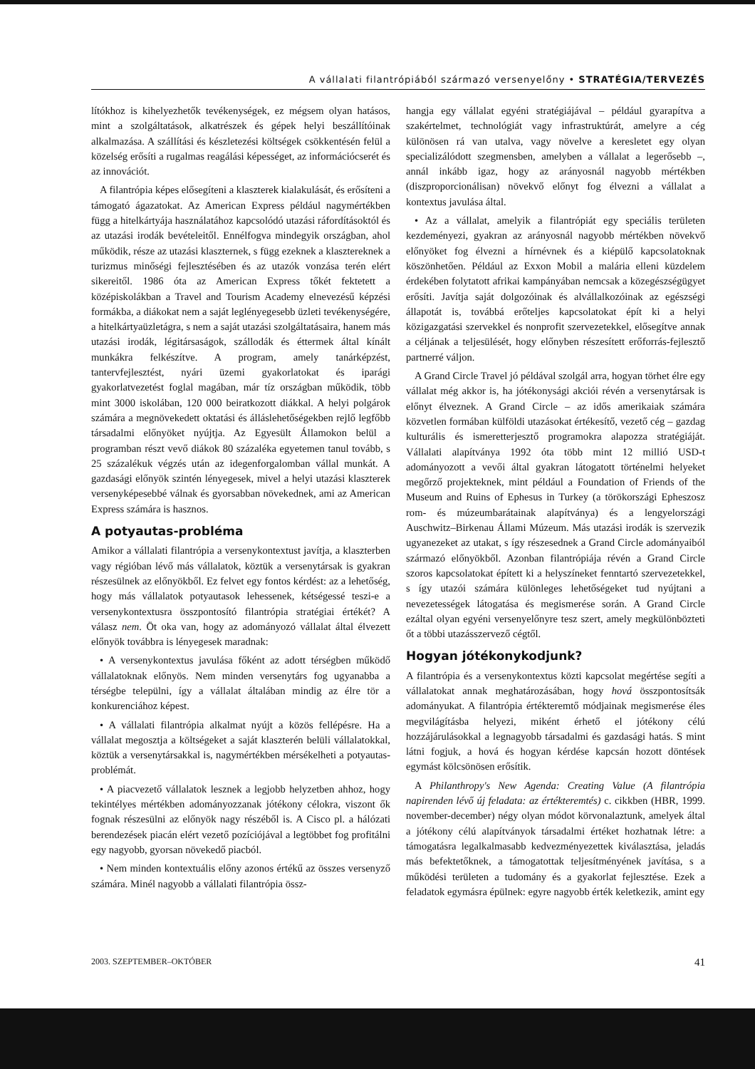A vállalati filantrópiából származó versenyelőny • STRATÉGIA/TERVEZÉS
lítókhoz is kihelyezhetők tevékenységek, ez mégsem olyan hatásos, mint a szolgáltatások, alkatrészek és gépek helyi beszállítóinak alkalmazása. A szállítási és készletezési költségek csökkentésén felül a közelség erősíti a rugalmas reagálási képességet, az információcserét és az innovációt.
A filantrópia képes elősegíteni a klaszterek kialakulását, és erősíteni a támogató ágazatokat. Az American Express például nagymértékben függ a hitelkártyája használatához kapcsolódó utazási ráfordításoktól és az utazási irodák bevételeitől. Ennélfogva mindegyik országban, ahol működik, része az utazási klaszternek, s függ ezeknek a klasztereknek a turizmus minőségi fejlesztésében és az utazók vonzása terén elért sikereitől. 1986 óta az American Express tőkét fektetett a középiskolákban a Travel and Tourism Academy elnevezésű képzési formákba, a diákokat nem a saját leglényegesebb üzleti tevékenységére, a hitelkártyaüzletágra, s nem a saját utazási szolgáltatásaira, hanem más utazási irodák, légitársaságok, szállodák és éttermek által kínált munkákra felkészítve. A program, amely tanárképzést, tantervfejlesztést, nyári üzemi gyakorlatokat és iparági gyakorlatvezetést foglal magában, már tíz országban működik, több mint 3000 iskolában, 120 000 beiratkozott diákkal. A helyi polgárok számára a megnövekedett oktatási és álláslehetőségekben rejlő legfőbb társadalmi előnyöket nyújtja. Az Egyesült Államokon belül a programban részt vevő diákok 80 százaléka egyetemen tanul tovább, s 25 százalékuk végzés után az idegenforgalomban vállal munkát. A gazdasági előnyök szintén lényegesek, mivel a helyi utazási klaszterek versenyképesebbé válnak és gyorsabban növekednek, ami az American Express számára is hasznos.
A potyautas-probléma
Amikor a vállalati filantrópia a versenykontextust javítja, a klaszterben vagy régióban lévő más vállalatok, köztük a versenytársak is gyakran részesülnek az előnyökből. Ez felvet egy fontos kérdést: az a lehetőség, hogy más vállalatok potyautasok lehessenek, kétségessé teszi-e a versenykontextusra összpontosító filantrópia stratégiai értékét? A válasz nem. Öt oka van, hogy az adományozó vállalat által élvezett előnyök továbbra is lényegesek maradnak:
• A versenykontextus javulása főként az adott térségben működő vállalatoknak előnyös. Nem minden versenytárs fog ugyanabba a térségbe települni, így a vállalat általában mindig az élre tör a konkurenciához képest.
• A vállalati filantrópia alkalmat nyújt a közös fellépésre. Ha a vállalat megosztja a költségeket a saját klaszterén belüli vállalatokkal, köztük a versenytársakkal is, nagymértékben mérsékelheti a potyautas-problémát.
• A piacvezető vállalatok lesznek a legjobb helyzetben ahhoz, hogy tekintélyes mértékben adományozzanak jótékony célokra, viszont ők fognak részesülni az előnyök nagy részéből is. A Cisco pl. a hálózati berendezések piacán elért vezető pozíciójával a legtöbbet fog profitálni egy nagyobb, gyorsan növekedő piacból.
• Nem minden kontextuális előny azonos értékű az összes versenyző számára. Minél nagyobb a vállalati filantrópia össz-
hangja egy vállalat egyéni stratégiájával – például gyarapítva a szakértelmet, technológiát vagy infrastruktúrát, amelyre a cég különösen rá van utalva, vagy növelve a keresletet egy olyan specializálódott szegmensben, amelyben a vállalat a legerősebb –, annál inkább igaz, hogy az arányosnál nagyobb mértékben (diszproporcionálisan) növekvő előnyt fog élvezni a vállalat a kontextus javulása által.
• Az a vállalat, amelyik a filantrópiát egy speciális területen kezdeményezi, gyakran az arányosnál nagyobb mértékben növekvő előnyöket fog élvezni a hírnévnek és a kiépülő kapcsolatoknak köszönhetően. Például az Exxon Mobil a malária elleni küzdelem érdekében folytatott afrikai kampányában nemcsak a közegészségügyet erősíti. Javítja saját dolgozóinak és alvállalkozóinak az egészségi állapotát is, továbbá erőteljes kapcsolatokat épít ki a helyi közigazgatási szervekkel és nonprofit szervezetekkel, elősegítve annak a céljának a teljesülését, hogy előnyben részesített erőforrás-fejlesztő partnerré váljon.
A Grand Circle Travel jó példával szolgál arra, hogyan törhet élre egy vállalat még akkor is, ha jótékonysági akciói révén a versenytársak is előnyt élveznek. A Grand Circle – az idős amerikaiak számára közvetlen formában külföldi utazásokat értékesítő, vezető cég – gazdag kulturális és ismeretterjesztő programokra alapozza stratégiáját. Vállalati alapítványa 1992 óta több mint 12 millió USD-t adományozott a vevői által gyakran látogatott történelmi helyeket megőrző projekteknek, mint például a Foundation of Friends of the Museum and Ruins of Ephesus in Turkey (a törökországi Epheszosz rom- és múzeumbarátainak alapítványa) és a lengyelországi Auschwitz–Birkenau Állami Múzeum. Más utazási irodák is szervezik ugyanezeket az utakat, s így részesednek a Grand Circle adományaiból származó előnyökből. Azonban filantrópiája révén a Grand Circle szoros kapcsolatokat épített ki a helyszíneket fenntartó szervezetekkel, s így utazói számára különleges lehetőségeket tud nyújtani a nevezetességek látogatása és megismerése során. A Grand Circle ezáltal olyan egyéni versenyelőnyre tesz szert, amely megkülönbözteti őt a többi utazásszervező cégtől.
Hogyan jótékonykodjunk?
A filantrópia és a versenykontextus közti kapcsolat megértése segíti a vállalatokat annak meghatározásában, hogy hová összpontosítsák adományukat. A filantrópia értékteremtő módjainak megismerése éles megvilágításba helyezi, miként érhető el jótékony célú hozzájárulásokkal a legnagyobb társadalmi és gazdasági hatás. S mint látni fogjuk, a hová és hogyan kérdése kapcsán hozott döntések egymást kölcsönösen erősítik.
A Philanthropy's New Agenda: Creating Value (A filantrópia napirenden lévő új feladata: az értékteremtés) c. cikkben (HBR, 1999. november-december) négy olyan módot körvonalaztunk, amelyek által a jótékony célú alapítványok társadalmi értéket hozhatnak létre: a támogatásra legalkalmasabb kedvezményezettek kiválasztása, jeladás más befektetőknek, a támogatottak teljesítményének javítása, s a működési területen a tudomány és a gyakorlat fejlesztése. Ezek a feladatok egymásra épülnek: egyre nagyobb érték keletkezik, amint egy
2003. SZEPTEMBER–OKTÓBER 41